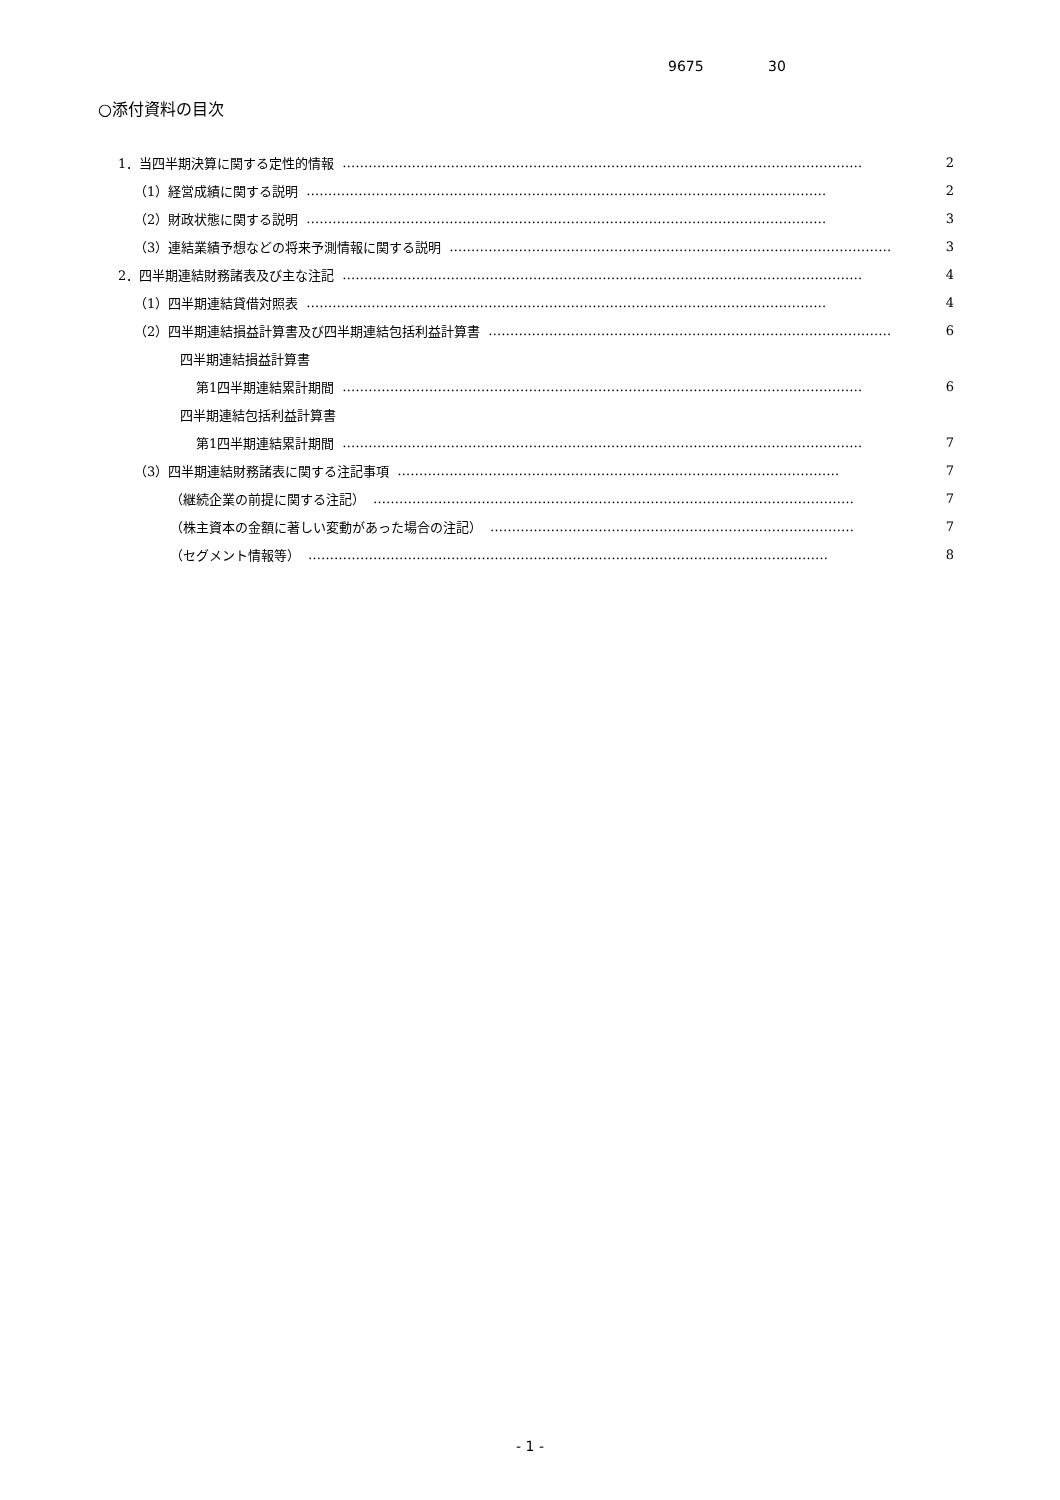9675 30
○添付資料の目次
1．当四半期決算に関する定性的情報 ………………………………………………………………………………………………………… 2
（1）経営成績に関する説明 ………………………………………………………………………………………………………… 2
（2）財政状態に関する説明 ………………………………………………………………………………………………………… 3
（3）連結業績予想などの将来予測情報に関する説明 ………………………………………………………………………………………… 3
2．四半期連結財務諸表及び主な注記 ………………………………………………………………………………………………………… 4
（1）四半期連結貸借対照表 ………………………………………………………………………………………………………… 4
（2）四半期連結損益計算書及び四半期連結包括利益計算書 ………………………………………………………………………………… 6
四半期連結損益計算書
第1四半期連結累計期間 ………………………………………………………………………………………………………… 6
四半期連結包括利益計算書
第1四半期連結累計期間 ………………………………………………………………………………………………………… 7
（3）四半期連結財務諸表に関する注記事項 ………………………………………………………………………………………… 7
（継続企業の前提に関する注記） ………………………………………………………………………………………………… 7
（株主資本の金額に著しい変動があった場合の注記） ………………………………………………………………………… 7
（セグメント情報等） ………………………………………………………………………………………………………… 8
- 1 -